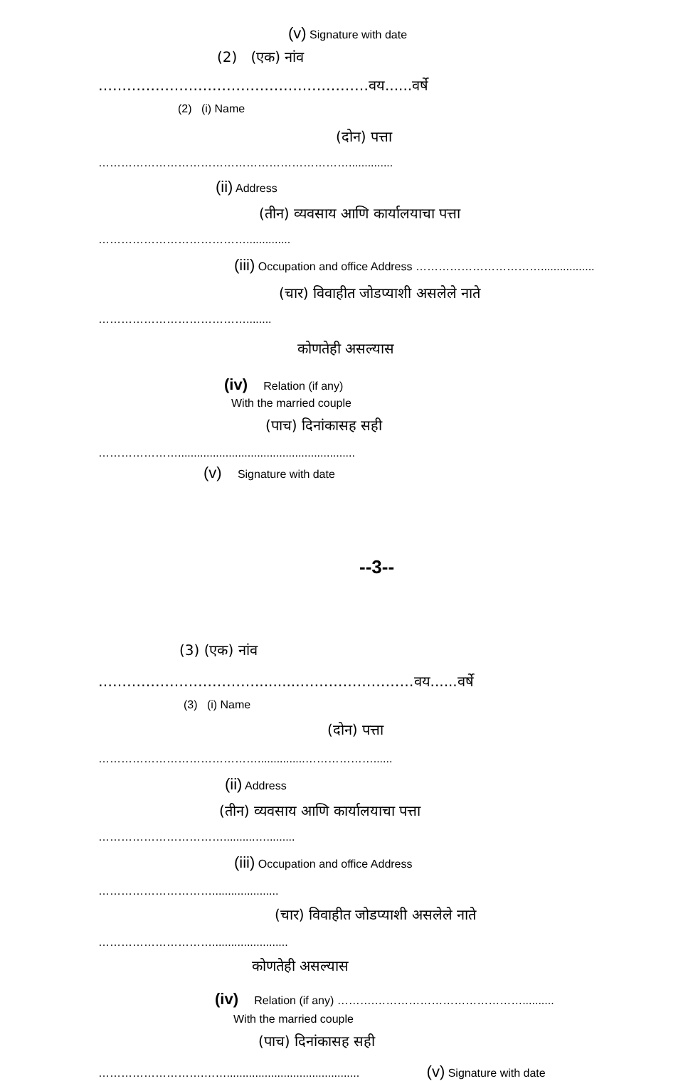(v) Signature with date
(2) (एक) नांव
…………………………………………………वय......वर्षे
(2) (i) Name
(दोन) पत्ता
…………………………………………………………..............
(ii) Address
(तीन) व्यवसाय आणि कार्यालयाचा पत्ता
…………………………………..............
(iii) Occupation and office Address …………………………….................
(चार) विवाहीत जोडप्याशी असलेले नाते
…………………………………........
कोणतेही असल्यास
(iv) Relation (if any)
With the married couple
(पाच) दिनांकासह सही
…………………........................................................
(v) Signature with date
--3--
(3) (एक) नांव
……………………………..........……………………वय......वर्षे
(3) (i) Name
(दोन) पत्ता
……………………………………...............………………......
(ii) Address
(तीन) व्यवसाय आणि कार्यालयाचा पत्ता
……………………………..........….........
(iii) Occupation and office Address
………………………….....................
(चार) विवाहीत जोडप्याशी असलेले नाते
…………………………........................
कोणतेही असल्यास
(iv) Relation (if any) ……….…………………………………..........
With the married couple
(पाच) दिनांकासह सही
……………………….…….......................................... (v) Signature with date